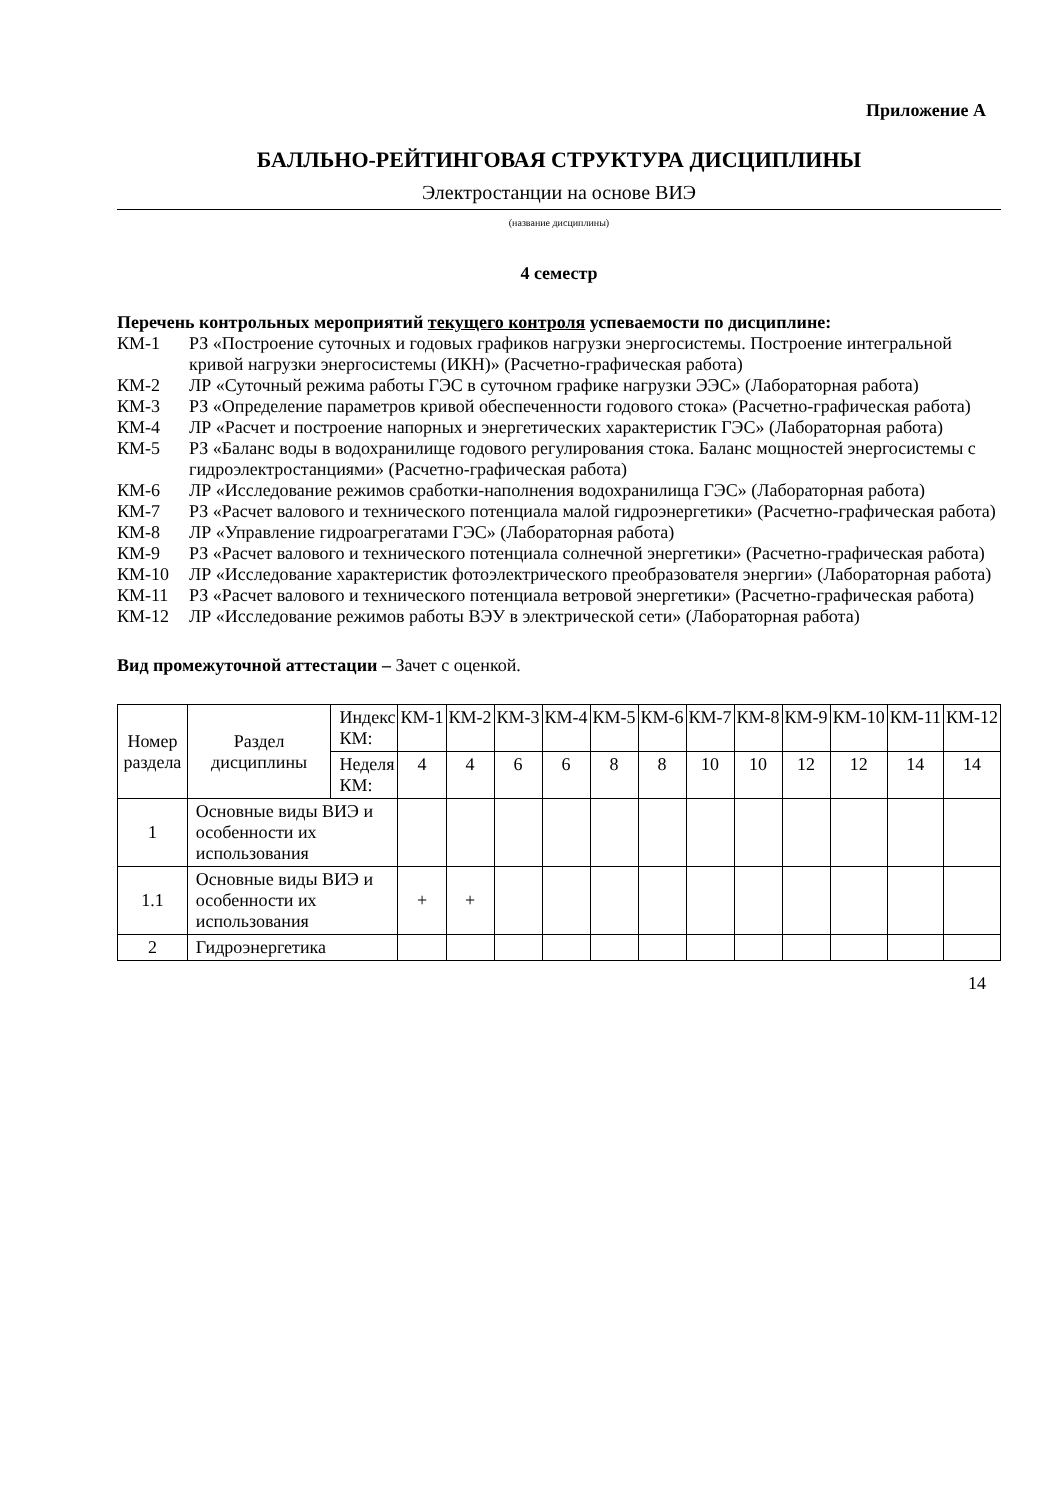Приложение А
БАЛЛЬНО-РЕЙТИНГОВАЯ СТРУКТУРА ДИСЦИПЛИНЫ
Электростанции на основе ВИЭ
(название дисциплины)
4 семестр
Перечень контрольных мероприятий текущего контроля успеваемости по дисциплине:
КМ-1 РЗ «Построение суточных и годовых графиков нагрузки энергосистемы. Построение интегральной кривой нагрузки энергосистемы (ИКН)» (Расчетно-графическая работа)
КМ-2 ЛР «Суточный режима работы ГЭС в суточном графике нагрузки ЭЭС» (Лабораторная работа)
КМ-3 РЗ «Определение параметров кривой обеспеченности годового стока» (Расчетно-графическая работа)
КМ-4 ЛР «Расчет и построение напорных и энергетических характеристик ГЭС» (Лабораторная работа)
КМ-5 РЗ «Баланс воды в водохранилище годового регулирования стока. Баланс мощностей энергосистемы с гидроэлектростанциями» (Расчетно-графическая работа)
КМ-6 ЛР «Исследование режимов сработки-наполнения водохранилища ГЭС» (Лабораторная работа)
КМ-7 РЗ «Расчет валового и технического потенциала малой гидроэнергетики» (Расчетно-графическая работа)
КМ-8 ЛР «Управление гидроагрегатами ГЭС» (Лабораторная работа)
КМ-9 РЗ «Расчет валового и технического потенциала солнечной энергетики» (Расчетно-графическая работа)
КМ-10 ЛР «Исследование характеристик фотоэлектрического преобразователя энергии» (Лабораторная работа)
КМ-11 РЗ «Расчет валового и технического потенциала ветровой энергетики» (Расчетно-графическая работа)
КМ-12 ЛР «Исследование режимов работы ВЭУ в электрической сети» (Лабораторная работа)
Вид промежуточной аттестации – Зачет с оценкой.
| Номер раздела | Раздел дисциплины | Индекс КМ: | КМ-1 | КМ-2 | КМ-3 | КМ-4 | КМ-5 | КМ-6 | КМ-7 | КМ-8 | КМ-9 | КМ-10 | КМ-11 | КМ-12 |
| | | Неделя КМ: | 4 | 4 | 6 | 6 | 8 | 8 | 10 | 10 | 12 | 12 | 14 | 14 |
| 1 | Основные виды ВИЭ и особенности их использования | | | | | | | | | | | | | |
| 1.1 | Основные виды ВИЭ и особенности их использования | | + | + | | | | | | | | | | |
| 2 | Гидроэнергетика | | | | | | | | | | | | | |
14